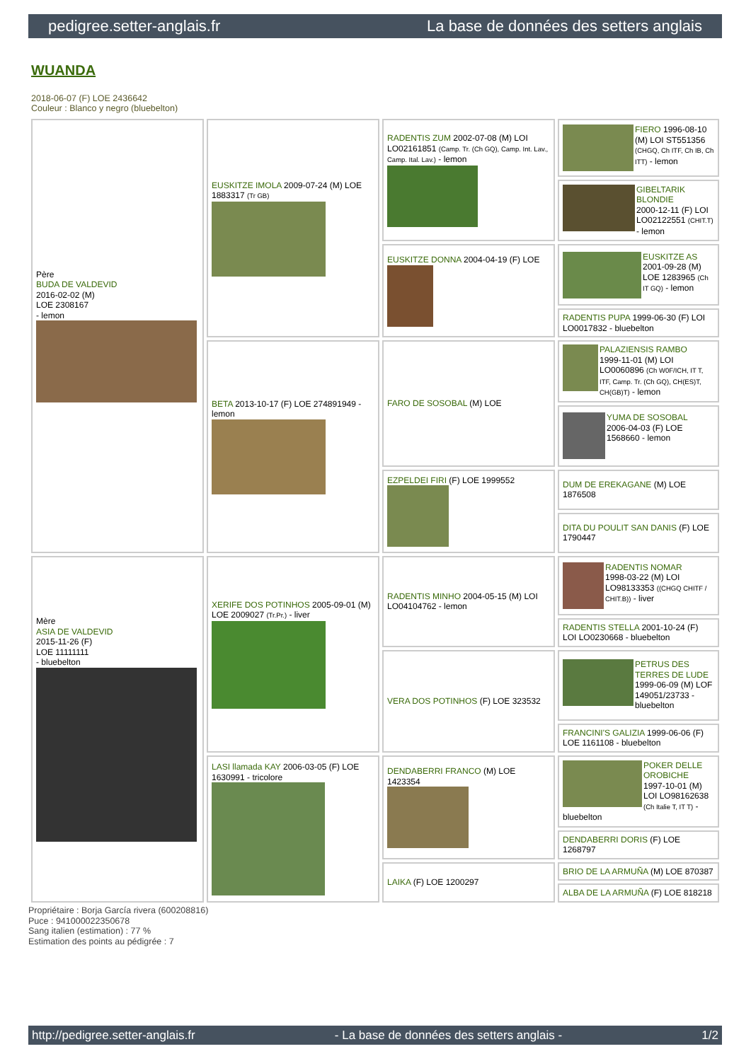pedigree.setter-anglais.fr La base de données des setters anglais
WUANDA
2018-06-07 (F) LOE 2436642
Couleur : Blanco y negro (bluebelton)
| Père BUDA DE VALDEVID 2016-02-02 (M) LOE 2308167 - lemon | EUSKITZE IMOLA 2009-07-24 (M) LOE 1883317 (Tr GB) | RADENTIS ZUM 2002-07-08 (M) LOI LO02161851 (Camp. Tr. (Ch GQ), Camp. Int. Lav., Camp. Ital. Lav.) - lemon | FIERO 1996-08-10 (M) LOI ST551356 (CHGQ, Ch ITF, Ch IB, Ch ITT) - lemon |
| | | | GIBELTARIK BLONDIE 2000-12-11 (F) LOI LO02122551 (CHIT.T) - lemon |
| | | EUSKITZE DONNA 2004-04-19 (F) LOE | EUSKITZE AS 2001-09-28 (M) LOE 1283965 (Ch IT GQ) - lemon |
| | | | RADENTIS PUPA 1999-06-30 (F) LOI LO0017832 - bluebelton |
| | BETA 2013-10-17 (F) LOE 274891949 - lemon | FARO DE SOSOBAL (M) LOE | PALAZIENSIS RAMBO 1999-11-01 (M) LOI LO0060896 (Ch W0F/ICH, IT T, ITF, Camp. Tr. (Ch GQ), CH(ES)T, CH(GB)T) - lemon |
| | | | YUMA DE SOSOBAL 2006-04-03 (F) LOE 1568660 - lemon |
| | | EZPELDEI FIRI (F) LOE 1999552 | DUM DE EREKAGANE (M) LOE 1876508 |
| | | | DITA DU POULIT SAN DANIS (F) LOE 1790447 |
| Mère ASIA DE VALDEVID 2015-11-26 (F) LOE 11111111 - bluebelton | XERIFE DOS POTINHOS 2005-09-01 (M) LOE 2009027 (Tr.Pr.) - liver | RADENTIS MINHO 2004-05-15 (M) LOI LO04104762 - lemon | RADENTIS NOMAR 1998-03-22 (M) LOI LO98133353 ((CHGQ CHITF / CHIT.B)) - liver |
| | | | RADENTIS STELLA 2001-10-24 (F) LOI LO0230668 - bluebelton |
| | | VERA DOS POTINHOS (F) LOE 323532 | PETRUS DES TERRES DE LUDE 1999-06-09 (M) LOF 149051/23733 - bluebelton |
| | | | FRANCINI'S GALIZIA 1999-06-06 (F) LOE 1161108 - bluebelton |
| | LASI llamada KAY 2006-03-05 (F) LOE 1630991 - tricolore | DENDABERRI FRANCO (M) LOE 1423354 | POKER DELLE OROBICHE 1997-10-01 (M) LOI LO98162638 (Ch Italie T, IT T) - bluebelton |
| | | | DENDABERRI DORIS (F) LOE 1268797 |
| | | LAIKA (F) LOE 1200297 | BRIO DE LA ARMUÑA (M) LOE 870387 |
| | | | ALBA DE LA ARMUÑA (F) LOE 818218 |
Propriétaire : Borja García rivera (600208816)
Puce : 941000022350678
Sang italien (estimation) : 77 %
Estimation des points au pédigrée : 7
http://pedigree.setter-anglais.fr - La base de données des setters anglais - 1/2